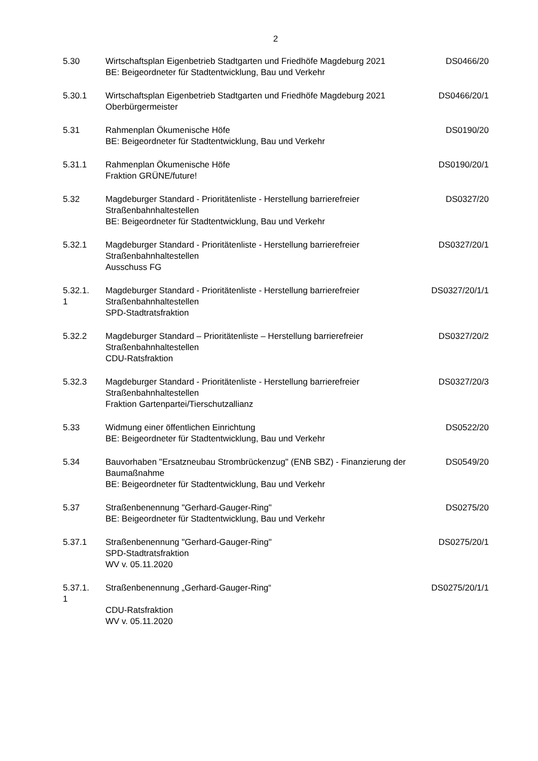2
| 5.30 | Wirtschaftsplan Eigenbetrieb Stadtgarten und Friedhöfe Magdeburg 2021 BE: Beigeordneter für Stadtentwicklung, Bau und Verkehr | DS0466/20 |
| 5.30.1 | Wirtschaftsplan Eigenbetrieb Stadtgarten und Friedhöfe Magdeburg 2021 Oberbürgermeister | DS0466/20/1 |
| 5.31 | Rahmenplan Ökumenische Höfe BE: Beigeordneter für Stadtentwicklung, Bau und Verkehr | DS0190/20 |
| 5.31.1 | Rahmenplan Ökumenische Höfe Fraktion GRÜNE/future! | DS0190/20/1 |
| 5.32 | Magdeburger Standard - Prioritätenliste - Herstellung barrierefreier Straßenbahnhaltestellen BE: Beigeordneter für Stadtentwicklung, Bau und Verkehr | DS0327/20 |
| 5.32.1 | Magdeburger Standard - Prioritätenliste - Herstellung barrierefreier Straßenbahnhaltestellen Ausschuss FG | DS0327/20/1 |
| 5.32.1. 1 | Magdeburger Standard - Prioritätenliste - Herstellung barrierefreier Straßenbahnhaltestellen SPD-Stadtratsfraktion | DS0327/20/1/1 |
| 5.32.2 | Magdeburger Standard – Prioritätenliste – Herstellung barrierefreier Straßenbahnhaltestellen CDU-Ratsfraktion | DS0327/20/2 |
| 5.32.3 | Magdeburger Standard - Prioritätenliste - Herstellung barrierefreier Straßenbahnhaltestellen Fraktion Gartenpartei/Tierschutzallianz | DS0327/20/3 |
| 5.33 | Widmung einer öffentlichen Einrichtung BE: Beigeordneter für Stadtentwicklung, Bau und Verkehr | DS0522/20 |
| 5.34 | Bauvorhaben "Ersatzneubau Strombrückenzug" (ENB SBZ) - Finanzierung der Baumaßnahme BE: Beigeordneter für Stadtentwicklung, Bau und Verkehr | DS0549/20 |
| 5.37 | Straßenbenennung "Gerhard-Gauger-Ring" BE: Beigeordneter für Stadtentwicklung, Bau und Verkehr | DS0275/20 |
| 5.37.1 | Straßenbenennung "Gerhard-Gauger-Ring" SPD-Stadtratsfraktion WV v. 05.11.2020 | DS0275/20/1 |
| 5.37.1. 1 | Straßenbenennung „Gerhard-Gauger-Ring“ CDU-Ratsfraktion WV v. 05.11.2020 | DS0275/20/1/1 |